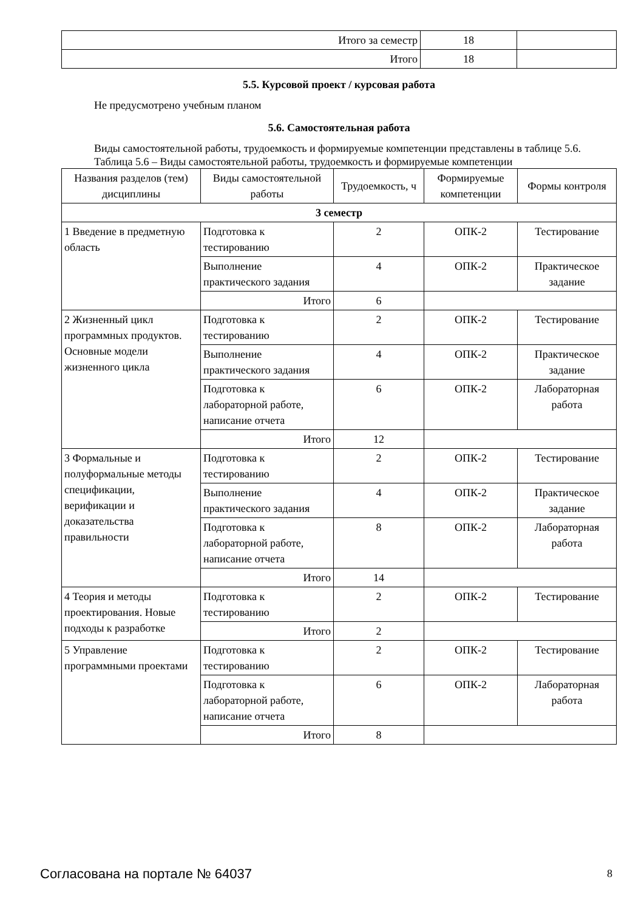| Итого за семестр | 18 | |
| Итого | 18 | |
5.5. Курсовой проект / курсовая работа
Не предусмотрено учебным планом
5.6. Самостоятельная работа
Виды самостоятельной работы, трудоемкость и формируемые компетенции представлены в таблице 5.6.
Таблица 5.6 – Виды самостоятельной работы, трудоемкость и формируемые компетенции
| Названия разделов (тем) дисциплины | Виды самостоятельной работы | Трудоемкость, ч | Формируемые компетенции | Формы контроля |
| --- | --- | --- | --- | --- |
| 3 семестр | | | | |
| 1 Введение в предметную область | Подготовка к тестированию | 2 | ОПК-2 | Тестирование |
| | Выполнение практического задания | 4 | ОПК-2 | Практическое задание |
| | Итого | 6 | | |
| 2 Жизненный цикл программных продуктов. Основные модели жизненного цикла | Подготовка к тестированию | 2 | ОПК-2 | Тестирование |
| | Выполнение практического задания | 4 | ОПК-2 | Практическое задание |
| | Подготовка к лабораторной работе, написание отчета | 6 | ОПК-2 | Лабораторная работа |
| | Итого | 12 | | |
| 3 Формальные и полуформальные методы спецификации, верификации и доказательства правильности | Подготовка к тестированию | 2 | ОПК-2 | Тестирование |
| | Выполнение практического задания | 4 | ОПК-2 | Практическое задание |
| | Подготовка к лабораторной работе, написание отчета | 8 | ОПК-2 | Лабораторная работа |
| | Итого | 14 | | |
| 4 Теория и методы проектирования. Новые подходы к разработке | Подготовка к тестированию | 2 | ОПК-2 | Тестирование |
| | Итого | 2 | | |
| 5 Управление программными проектами | Подготовка к тестированию | 2 | ОПК-2 | Тестирование |
| | Подготовка к лабораторной работе, написание отчета | 6 | ОПК-2 | Лабораторная работа |
| | Итого | 8 | | |
Согласована на портале № 64037 8